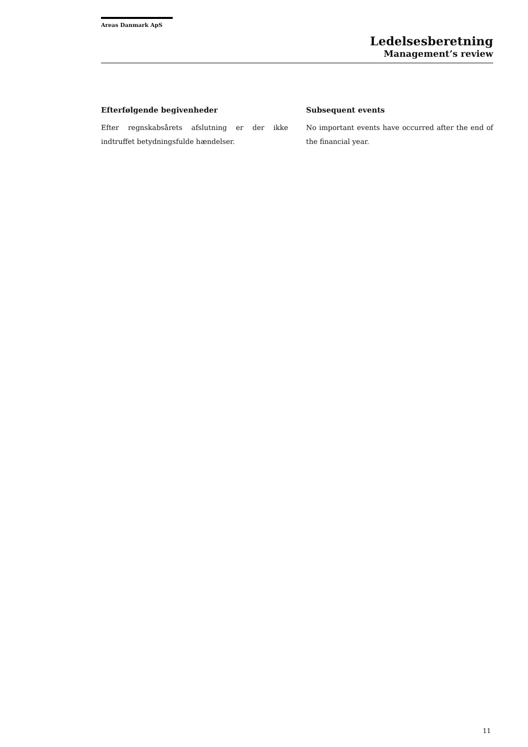Areas Danmark ApS
Ledelsesberetning
Management’s review
Efterfølgende begivenheder
Efter regnskabsårets afslutning er der ikke indtruffet betydningsfulde hændelser.
Subsequent events
No important events have occurred after the end of the financial year.
11